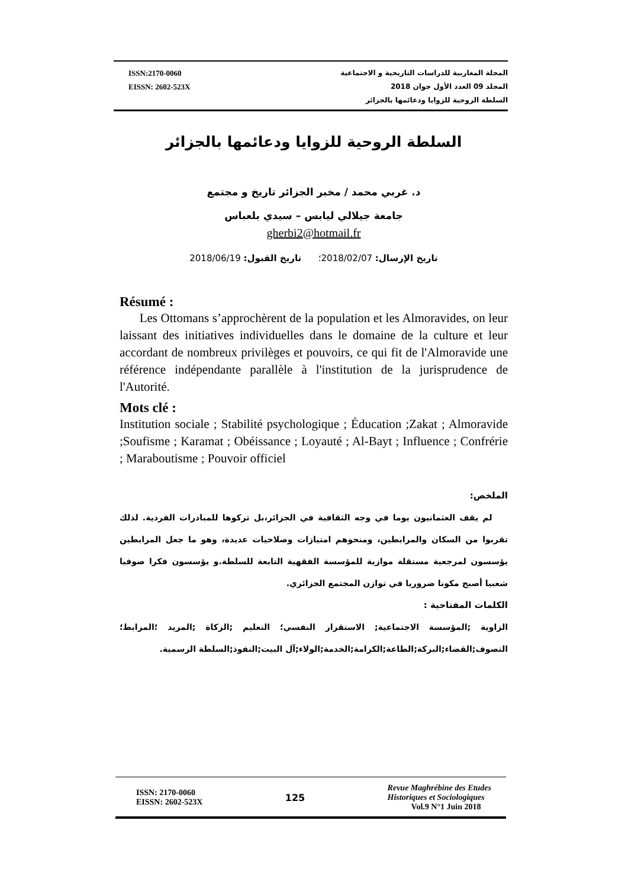ISSN:2170-0060
EISSN: 2602-523X
المجلة المغاربية للدراسات التاريخية و الاجتماعية
المجلد 09 العدد الأول جوان 2018
السلطة الروحية للزوايا ودعائمها بالجزائر
السلطة الروحية للزوايا ودعائمها بالجزائر
د. غربي محمد / مخبر الجزائر تاريخ و مجتمع
جامعة جيلالي ليابس – سيدي بلعباس
gherbi2@hotmail.fr
تاريخ الإرسال: 2018/02/07؛ تاريخ القبول: 2018/06/19
Résumé :
Les Ottomans s’approchèrent de la population et les Almoravides, on leur laissant des initiatives individuelles dans le domaine de la culture et leur accordant de nombreux privilèges et pouvoirs, ce qui fit de l'Almoravide une référence indépendante parallèle à l'institution de la jurisprudence de l'Autorité.
Mots clé :
Institution sociale ; Stabilité psychologique ; Éducation ;Zakat ; Almoravide ;Soufisme ; Karamat ; Obéissance ; Loyauté ; Al-Bayt ; Influence ; Confrérie ; Maraboutisme ; Pouvoir officiel
الملخص:
لم يقف العثمانيون يوما في وجه الثقافية في الجزائر،بل تركوها للمبادرات الفردية. لذلك تقربوا من السكان والمرابطين، ومنحوهم امتيازات وصلاحيات عديدة، وهو ما جعل المرابطين يؤسسون لمرجعية مستقلة موازية للمؤسسة الفقهية التابعة للسلطة.و يؤسسون فكرا صوفيا شعبيا أصبح مكونا ضروريا في توازن المجتمع الجزائري.
الكلمات المفتاحية :
الزاوية ;المؤسسة الاجتماعية; الاستقرار النفسي؛ التعليم ;الزكاة ;المريد ؛المرابط؛ التصوف;القضاء;البركة;الطاعة;الكرامة;الخدمة;الولاء;آل البيت;النفوذ;السلطة الرسمية.
ISSN: 2170-0060
EISSN: 2602-523X
125
Revue Maghrébine des Etudes
Historiques et Sociologiques
Vol.9 N°1 Juin 2018